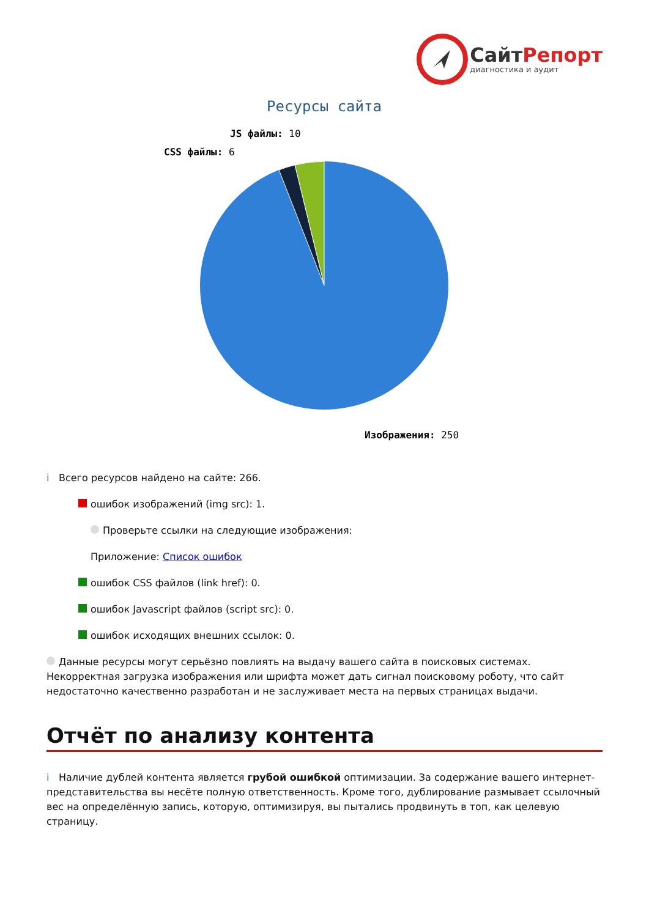СайтРепорт
диагностика и аудит
Ресурсы сайта
JS файлы: 10
CSS файлы: 6
Изображения: 250
i Всего ресурсов найдено на сайте: 266.
ошибок изображений (img src): 1.
Проверьте ссылки на следующие изображения:
Приложение: Список ошибок
ошибок CSS файлов (link href): 0.
ошибок Javascript файлов (script src): 0.
ошибок исходящих внешних ссылок: 0.
Данные ресурсы могут серьёзно повлиять на выдачу вашего сайта в поисковых системах. Некорректная загрузка изображения или шрифта может дать сигнал поисковому роботу, что сайт недостаточно качественно разработан и не заслуживает места на первых страницах выдачи.
Отчёт по анализу контента
i Наличие дублей контента является грубой ошибкой оптимизации. За содержание вашего интернет-представительства вы несёте полную ответственность. Кроме того, дублирование размывает ссылочный вес на определённую запись, которую, оптимизируя, вы пытались продвинуть в топ, как целевую страницу.